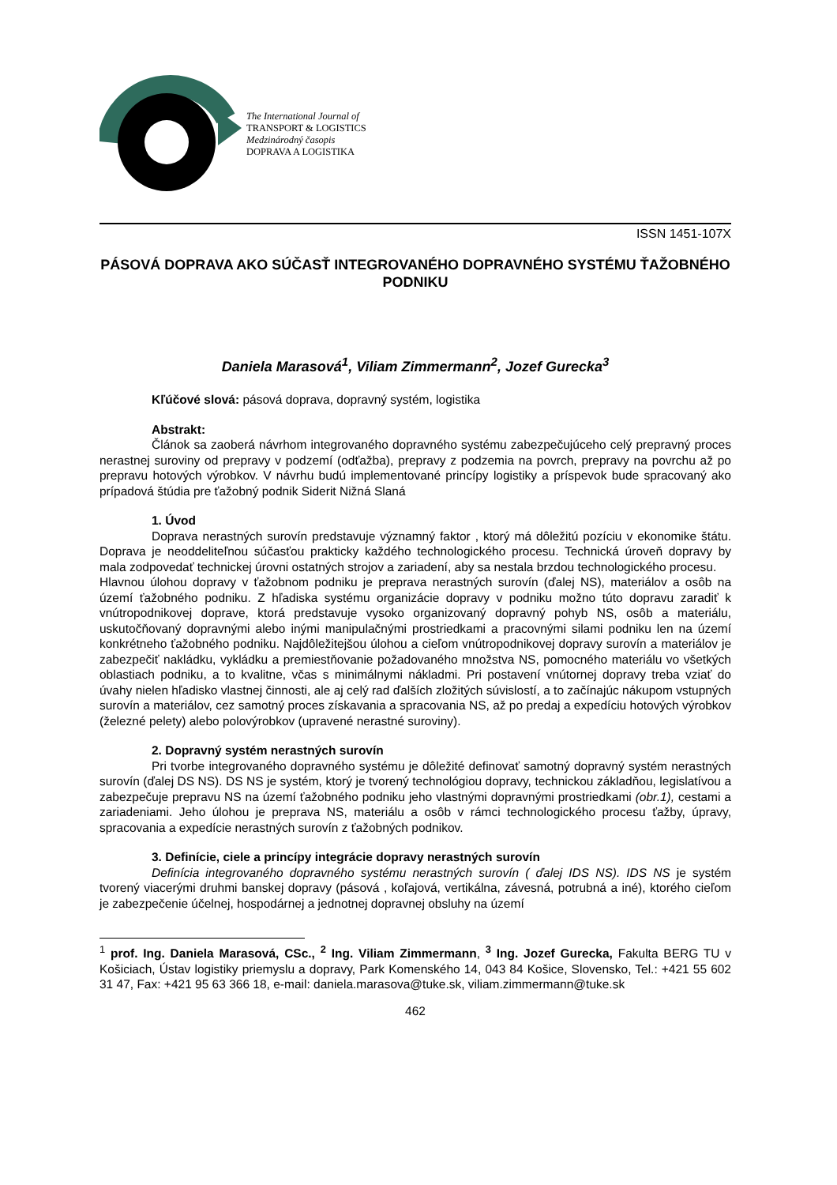The International Journal of
TRANSPORT & LOGISTICS
Medzinárodný časopis
DOPRAVA A LOGISTIKA
ISSN 1451-107X
PÁSOVÁ DOPRAVA AKO SÚČASŤ INTEGROVANÉHO DOPRAVNÉHO SYSTÉMU ŤAŽOBNÉHO PODNIKU
Daniela Marasová<sup>1</sup>, Viliam Zimmermann<sup>2</sup>, Jozef Gurecka<sup>3</sup>
Kľúčové slová: pásová doprava, dopravný systém, logistika
Abstrakt:
Článok sa zaoberá návrhom integrovaného dopravného systému zabezpečujúceho celý prepravný proces nerastnej suroviny od prepravy v podzemí (odťažba), prepravy z podzemia na povrch, prepravy na povrchu až po prepravu hotových výrobkov. V návrhu budú implementované princípy logistiky a príspevok bude spracovaný ako prípadová štúdia pre ťažobný podnik Siderit Nižná Slaná
1. Úvod
Doprava nerastných surovín predstavuje významný faktor , ktorý má dôležitú pozíciu v ekonomike štátu. Doprava je neoddeliteľnou súčasťou prakticky každého technologického procesu. Technická úroveň dopravy by mala zodpovedať technickej úrovni ostatných strojov a zariadení, aby sa nestala brzdou technologického procesu.
Hlavnou úlohou dopravy v ťažobnom podniku je preprava nerastných surovín (ďalej NS), materiálov a osôb na území ťažobného podniku. Z hľadiska systému organizácie dopravy v podniku možno túto dopravu zaradiť k vnútropodnikovej doprave, ktorá predstavuje vysoko organizovaný dopravný pohyb NS, osôb a materiálu, uskutočňovaný dopravnými alebo inými manipulačnými prostriedkami a pracovnými silami podniku len na území konkrétneho ťažobného podniku. Najdôležitejšou úlohou a cieľom vnútropodnikovej dopravy surovín a materiálov je zabezpečiť nakládku, vykládku a premiestňovanie požadovaného množstva NS, pomocného materiálu vo všetkých oblastiach podniku, a to kvalitne, včas s minimálnymi nákladmi. Pri postavení vnútornej dopravy treba vziať do úvahy nielen hľadisko vlastnej činnosti, ale aj celý rad ďalších zložitých súvislostí, a to začínajúc nákupom vstupných surovín a materiálov, cez samotný proces získavania a spracovania NS, až po predaj a expedíciu hotových výrobkov (železné pelety) alebo polovýrobkov (upravené nerastné suroviny).
2. Dopravný systém nerastných surovín
Pri tvorbe integrovaného dopravného systému je dôležité definovať samotný dopravný systém nerastných surovín (ďalej DS NS). DS NS je systém, ktorý je tvorený technológiou dopravy, technickou základňou, legislatívou a zabezpečuje prepravu NS na území ťažobného podniku jeho vlastnými dopravnými prostriedkami (obr.1), cestami a zariadeniami. Jeho úlohou je preprava NS, materiálu a osôb v rámci technologického procesu ťažby, úpravy, spracovania a expedície nerastných surovín z ťažobných podnikov.
3. Definície, ciele a princípy integrácie dopravy nerastných surovín
Definícia integrovaného dopravného systému nerastných surovín ( ďalej IDS NS). IDS NS je systém tvorený viacerými druhmi banskej dopravy (pásová , koľajová, vertikálna, závesná, potrubná a iné), ktorého cieľom je zabezpečenie účelnej, hospodárnej a jednotnej dopravnej obsluhy na území
<sup>1</sup> prof. Ing. Daniela Marasová, CSc., <sup>2</sup> Ing. Viliam Zimmermann, <sup>3</sup> Ing. Jozef Gurecka, Fakulta BERG TU v Košiciach, Ústav logistiky priemyslu a dopravy, Park Komenského 14, 043 84 Košice, Slovensko, Tel.: +421 55 602 31 47, Fax: +421 95 63 366 18, e-mail: daniela.marasova@tuke.sk, viliam.zimmermann@tuke.sk
462